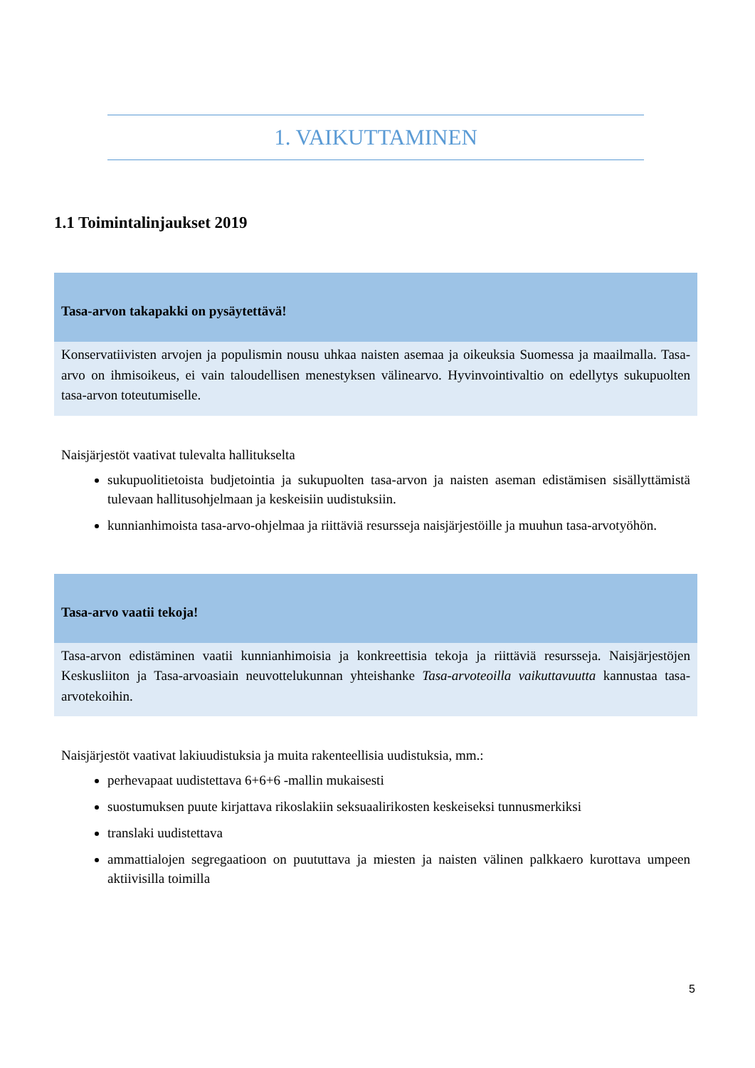1. VAIKUTTAMINEN
1.1 Toimintalinjaukset 2019
Tasa-arvon takapakki on pysäytettävä!
Konservatiivisten arvojen ja populismin nousu uhkaa naisten asemaa ja oikeuksia Suomessa ja maailmalla. Tasa-arvo on ihmisoikeus, ei vain taloudellisen menestyksen välinearvo. Hyvinvointivaltio on edellytys sukupuolten tasa-arvon toteutumiselle.
Naisjärjestöt vaativat tulevalta hallitukselta
sukupuolitietoista budjetointia ja sukupuolten tasa-arvon ja naisten aseman edistämisen sisällyttämistä tulevaan hallitusohjelmaan ja keskeisiin uudistuksiin.
kunnianhimoista tasa-arvo-ohjelmaa ja riittäviä resursseja naisjärjestöille ja muuhun tasa-arvotyöhön.
Tasa-arvo vaatii tekoja!
Tasa-arvon edistäminen vaatii kunnianhimoisia ja konkreettisia tekoja ja riittäviä resursseja. Naisjärjestöjen Keskusliiton ja Tasa-arvoasiain neuvottelukunnan yhteishanke Tasa-arvoteoilla vaikuttavuutta kannustaa tasa-arvotekoihin.
Naisjärjestöt vaativat lakiuudistuksia ja muita rakenteellisia uudistuksia, mm.:
perhevapaat uudistettava 6+6+6 -mallin mukaisesti
suostumuksen puute kirjattava rikoslakiin seksuaalirikosten keskeiseksi tunnusmerkiksi
translaki uudistettava
ammattialojen segregaatioon on puututtava ja miesten ja naisten välinen palkkaero kurottava umpeen aktiivisilla toimilla
5